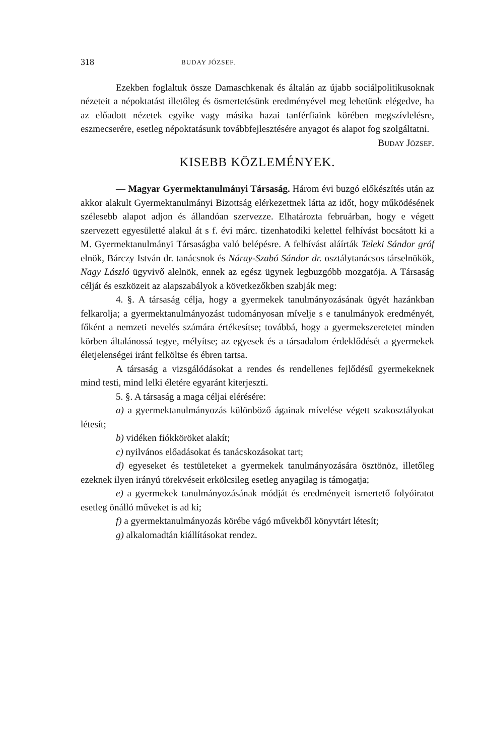318 BUDAY JÓZSEF.
Ezekben foglaltuk össze Damaschkenak és általán az újabb sociálpolitikusoknak nézeteit a népoktatást illetőleg és ösmertetésünk eredményével meg lehetünk elégedve, ha az előadott nézetek egyike vagy másika hazai tanférfiaink körében megszívlelésre, eszmecserére, esetleg népoktatásunk továbbfejlesztésére anyagot és alapot fog szolgáltatni. BUDAY JÓZSEF.
KISEBB KÖZLEMÉNYEK.
— Magyar Gyermektanulmányi Társaság. Három évi buzgó előkészítés után az akkor alakult Gyermektanulmányi Bizottság elérkezettnek látta az időt, hogy működésének szélesebb alapot adjon és állandóan szervezze. Elhatározta februárban, hogy e végett szervezett egyesületté alakul át s f. évi márc. tizenhatodiki kelettel felhívást bocsátott ki a M. Gyermektanulmányi Társaságba való belépésre. A felhívást aláírták Teleki Sándor gróf elnök, Bárczy István dr. tanácsnok és Náray-Szabó Sándor dr. osztálytanácsos társelnökök, Nagy László ügyvivő alelnök, ennek az egész ügynek legbuzgóbb mozgatója. A Társaság célját és eszközeit az alapszabályok a következőkben szabják meg:
4. §. A társaság célja, hogy a gyermekek tanulmányozásának ügyét hazánkban felkarolja; a gyermektanulmányozást tudományosan mívelje s e tanulmányok eredményét, főként a nemzeti nevelés számára értékesítse; továbbá, hogy a gyermekszeretetet minden körben általánossá tegye, mélyítse; az egyesek és a társadalom érdeklődését a gyermekek életjelenségei iránt felköltse és ébren tartsa.
A társaság a vizsgálódásokat a rendes és rendellenes fejlődésű gyermekeknek mind testi, mind lelki életére egyaránt kiterjeszti.
5. §. A társaság a maga céljai elérésére:
a) a gyermektanulmányozás különböző ágainak mívelése végett szakosztályokat létesít;
b) vidéken fiókköröket alakít;
c) nyilvános előadásokat és tanácskozásokat tart;
d) egyeseket és testületeket a gyermekek tanulmányozására ösztönöz, illetőleg ezeknek ilyen irányú törekvéseit erkölcsileg esetleg anyagilag is támogatja;
e) a gyermekek tanulmányozásának módját és eredményeit ismertető folyóiratot esetleg önálló műveket is ad ki;
f) a gyermektanulmányozás körébe vágó művekből könyvtárt létesít;
g) alkalomadtán kiállításokat rendez.